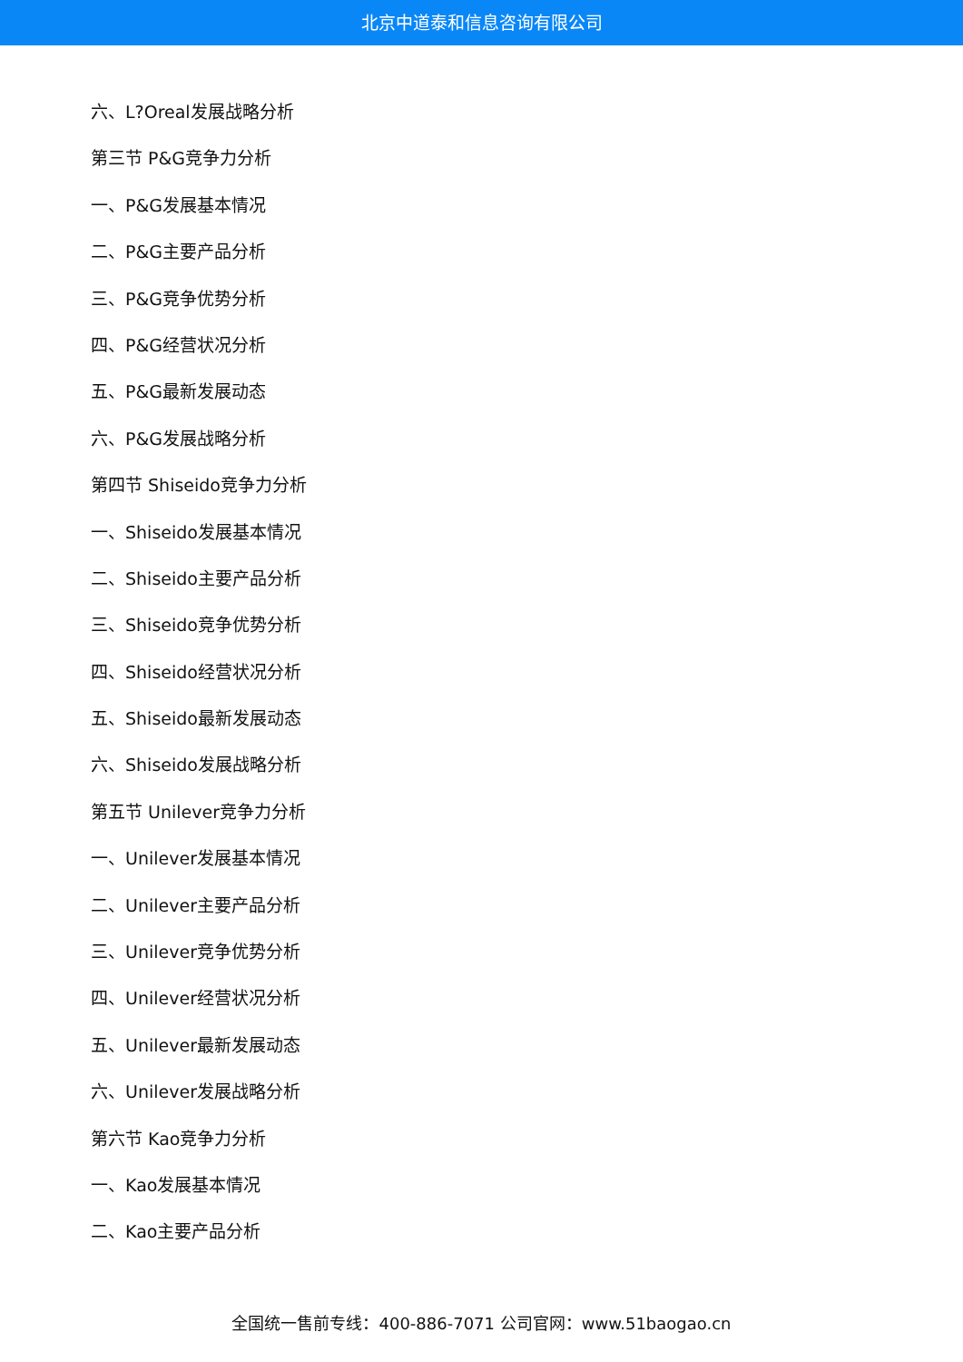北京中道泰和信息咨询有限公司
六、L?Oreal发展战略分析
第三节 P&G竞争力分析
一、P&G发展基本情况
二、P&G主要产品分析
三、P&G竞争优势分析
四、P&G经营状况分析
五、P&G最新发展动态
六、P&G发展战略分析
第四节 Shiseido竞争力分析
一、Shiseido发展基本情况
二、Shiseido主要产品分析
三、Shiseido竞争优势分析
四、Shiseido经营状况分析
五、Shiseido最新发展动态
六、Shiseido发展战略分析
第五节 Unilever竞争力分析
一、Unilever发展基本情况
二、Unilever主要产品分析
三、Unilever竞争优势分析
四、Unilever经营状况分析
五、Unilever最新发展动态
六、Unilever发展战略分析
第六节 Kao竞争力分析
一、Kao发展基本情况
二、Kao主要产品分析
全国统一售前专线：400-886-7071 公司官网：www.51baogao.cn